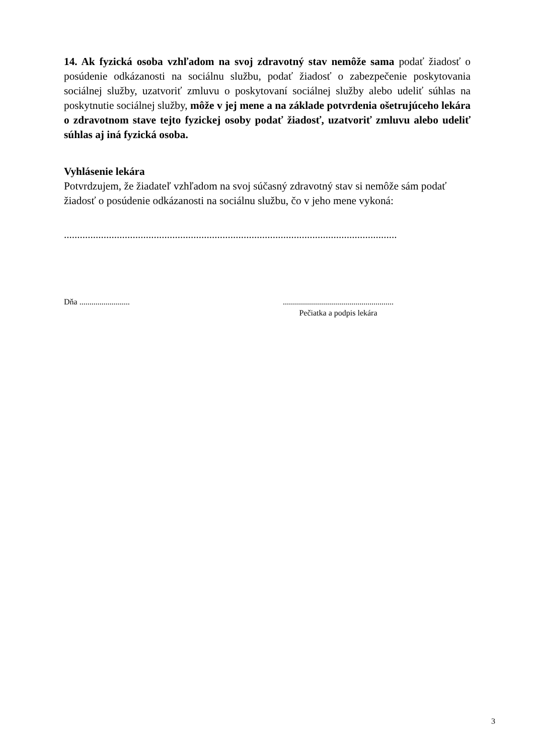14. Ak fyzická osoba vzhľadom na svoj zdravotný stav nemôže sama podať žiadosť o posúdenie odkázanosti na sociálnu službu, podať žiadosť o zabezpečenie poskytovania sociálnej služby, uzatvoriť zmluvu o poskytovaní sociálnej služby alebo udeliť súhlas na poskytnutie sociálnej služby, môže v jej mene a na základe potvrdenia ošetrujúceho lekára o zdravotnom stave tejto fyzickej osoby podať žiadosť, uzatvoriť zmluvu alebo udeliť súhlas aj iná fyzická osoba.
Vyhlásenie lekára
Potvrdzujem, že žiadateľ vzhľadom na svoj súčasný zdravotný stav si nemôže sám podať žiadosť o posúdenie odkázanosti na sociálnu službu, čo v jeho mene vykoná:
..............................................................................................................................
Dňa ......................... .......................................................
Pečiatka a podpis lekára
3